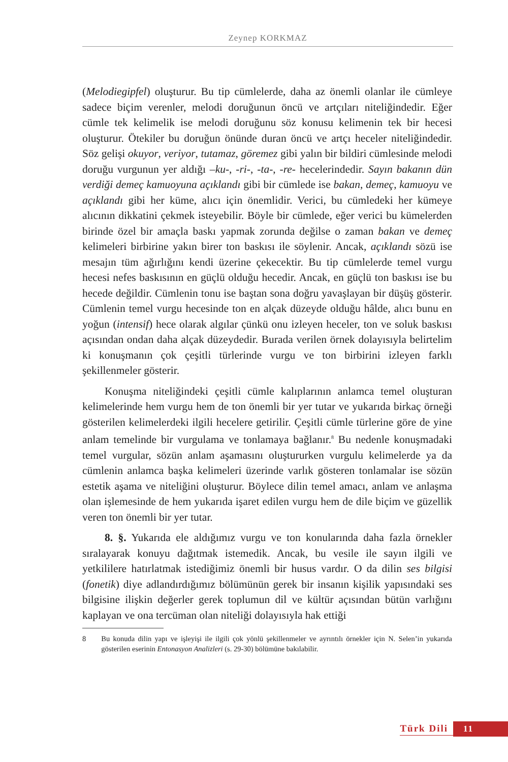Zeynep KORKMAZ
(Melodiegipfel) oluşturur. Bu tip cümlelerde, daha az önemli olanlar ile cümleye sadece biçim verenler, melodi doruğunun öncü ve artçıları niteliğindedir. Eğer cümle tek kelimelik ise melodi doruğunu söz konusu kelimenin tek bir hecesi oluşturur. Ötekiler bu doruğun önünde duran öncü ve artçı heceler niteliğindedir. Söz gelişi okuyor, veriyor, tutamaz, göremez gibi yalın bir bildiri cümlesinde melodi doruğu vurgunun yer aldığı –ku-, -ri-, -ta-, -re- hecelerindedir. Sayın bakanın dün verdiği demeç kamuoyuna açıklandı gibi bir cümlede ise bakan, demeç, kamuoyu ve açıklandı gibi her küme, alıcı için önemlidir. Verici, bu cümledeki her kümeye alıcının dikkatini çekmek isteyebilir. Böyle bir cümlede, eğer verici bu kümelerden birinde özel bir amaçla baskı yapmak zorunda değilse o zaman bakan ve demeç kelimeleri birbirine yakın birer ton baskısı ile söylenir. Ancak, açıklandı sözü ise mesajın tüm ağırlığını kendi üzerine çekecektir. Bu tip cümlelerde temel vurgu hecesi nefes baskısının en güçlü olduğu hecedir. Ancak, en güçlü ton baskısı ise bu hecede değildir. Cümlenin tonu ise baştan sona doğru yavaşlayan bir düşüş gösterir. Cümlenin temel vurgu hecesinde ton en alçak düzeyde olduğu hâlde, alıcı bunu en yoğun (intensif) hece olarak algılar çünkü onu izleyen heceler, ton ve soluk baskısı açısından ondan daha alçak düzeydedir. Burada verilen örnek dolayısıyla belirtelim ki konuşmanın çok çeşitli türlerinde vurgu ve ton birbirini izleyen farklı şekillenmeler gösterir.
Konuşma niteliğindeki çeşitli cümle kalıplarının anlamca temel oluşturan kelimelerinde hem vurgu hem de ton önemli bir yer tutar ve yukarıda birkaç örneği gösterilen kelimelerdeki ilgili hecelere getirilir. Çeşitli cümle türlerine göre de yine anlam temelinde bir vurgulama ve tonlamaya bağlanır.<sup>8</sup> Bu nedenle konuşmadaki temel vurgular, sözün anlam aşamasını oluştururken vurgulu kelimelerde ya da cümlenin anlamca başka kelimeleri üzerinde varlık gösteren tonlamalar ise sözün estetik aşama ve niteliğini oluşturur. Böylece dilin temel amacı, anlam ve anlaşma olan işlemesinde de hem yukarıda işaret edilen vurgu hem de dile biçim ve güzellik veren ton önemli bir yer tutar.
8. §. Yukarıda ele aldığımız vurgu ve ton konularında daha fazla örnekler sıralayarak konuyu dağıtmak istemedik. Ancak, bu vesile ile sayın ilgili ve yetkililere hatırlatmak istediğimiz önemli bir husus vardır. O da dilin ses bilgisi (fonetik) diye adlandırdığımız bölümünün gerek bir insanın kişilik yapısındaki ses bilgisine ilişkin değerler gerek toplumun dil ve kültür açısından bütün varlığını kaplayan ve ona tercüman olan niteliği dolayısıyla hak ettiği
8 Bu konuda dilin yapı ve işleyişi ile ilgili çok yönlü şekillenmeler ve ayrıntılı örnekler için N. Selen’in yukarıda gösterilen eserinin Entonasyon Analizleri (s. 29-30) bölümüne bakılabilir.
Türk Dili 11